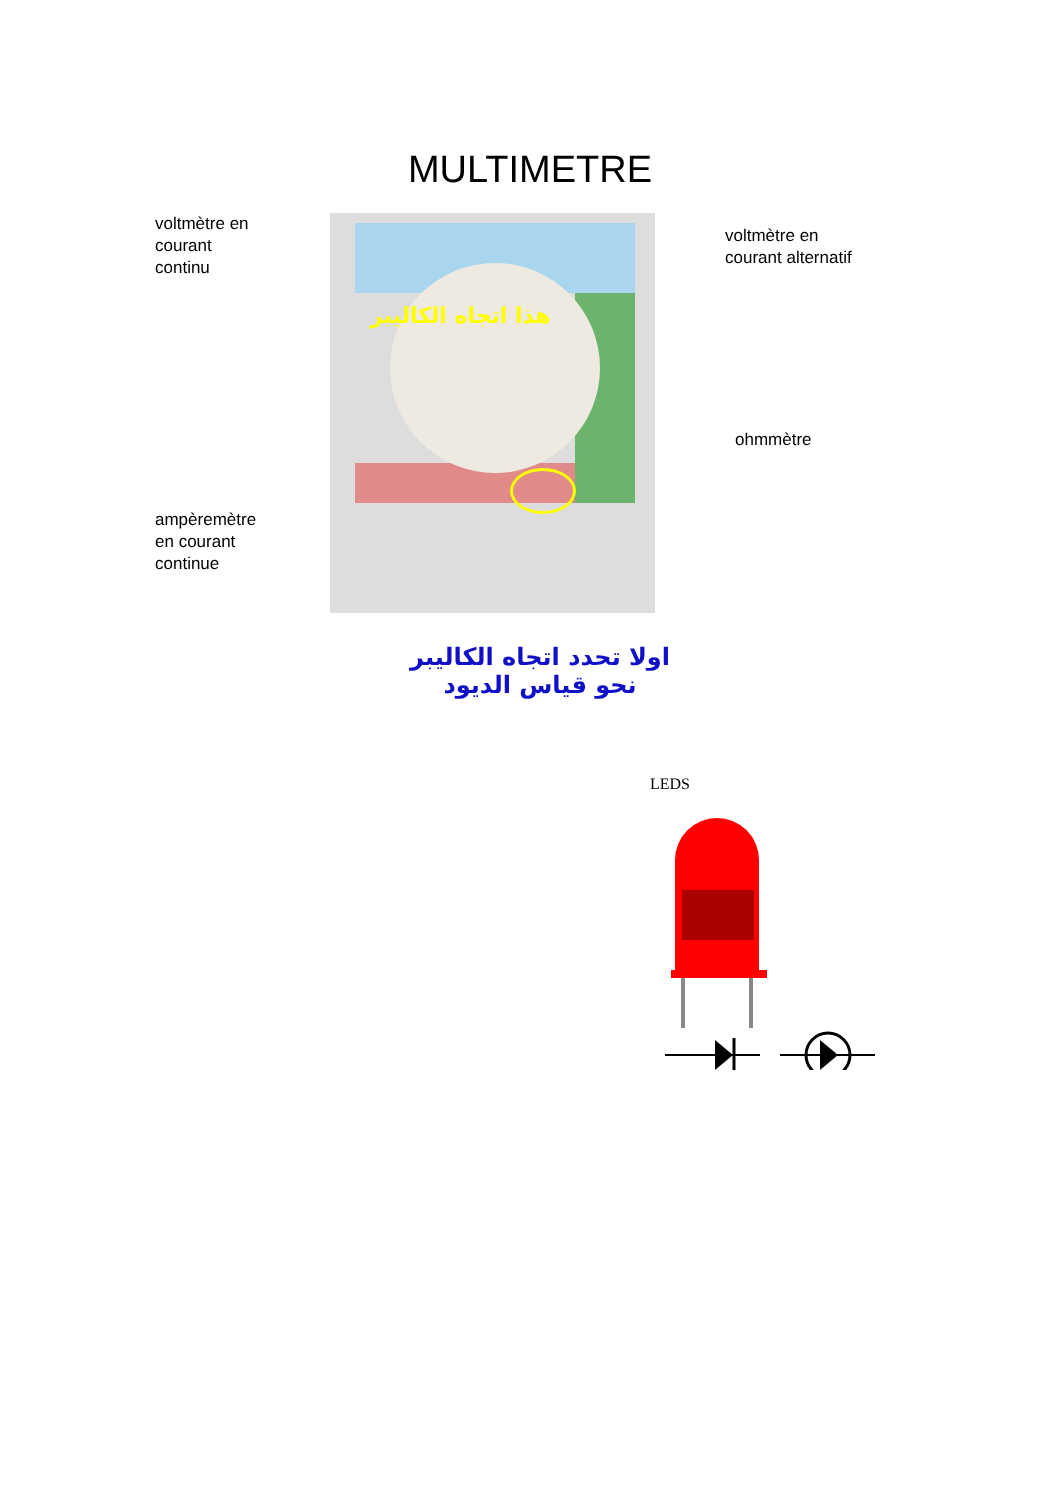MULTIMETRE
voltmètre en
courant
continu
ampèremètre
en courant
continue
هذا اتجاه الكاليبر
voltmètre en
courant alternatif
ohmmètre
اولا تحدد اتجاه الكاليبر
نحو قياس الديود
LEDS